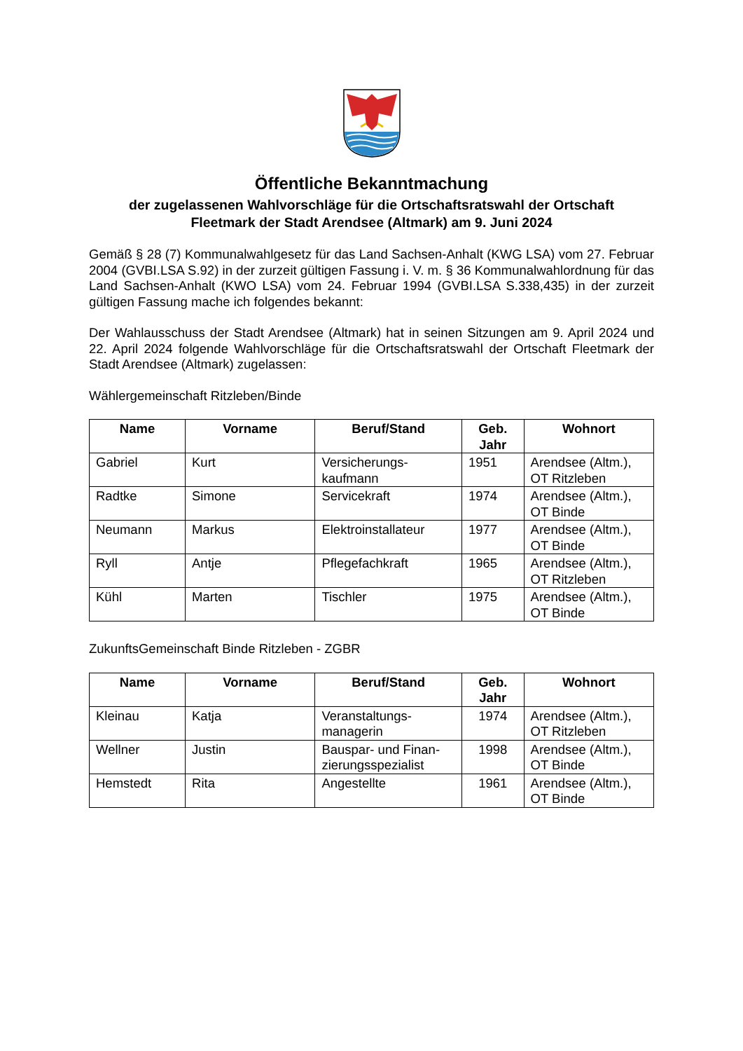Öffentliche Bekanntmachung
der zugelassenen Wahlvorschläge für die Ortschaftsratswahl der Ortschaft
Fleetmark der Stadt Arendsee (Altmark) am 9. Juni 2024
Gemäß § 28 (7) Kommunalwahlgesetz für das Land Sachsen-Anhalt (KWG LSA) vom 27. Februar 2004 (GVBI.LSA S.92) in der zurzeit gültigen Fassung i. V. m. § 36 Kommunalwahlordnung für das Land Sachsen-Anhalt (KWO LSA) vom 24. Februar 1994 (GVBI.LSA S.338,435) in der zurzeit gültigen Fassung mache ich folgendes bekannt:
Der Wahlausschuss der Stadt Arendsee (Altmark) hat in seinen Sitzungen am 9. April 2024 und 22. April 2024 folgende Wahlvorschläge für die Ortschaftsratswahl der Ortschaft Fleetmark der Stadt Arendsee (Altmark) zugelassen:
Wählergemeinschaft Ritzleben/Binde
| Name | Vorname | Beruf/Stand | Geb. Jahr | Wohnort |
| --- | --- | --- | --- | --- |
| Gabriel | Kurt | Versicherungs- kaufmann | 1951 | Arendsee (Altm.), OT Ritzleben |
| Radtke | Simone | Servicekraft | 1974 | Arendsee (Altm.), OT Binde |
| Neumann | Markus | Elektroinstallateur | 1977 | Arendsee (Altm.), OT Binde |
| Ryll | Antje | Pflegefachkraft | 1965 | Arendsee (Altm.), OT Ritzleben |
| Kühl | Marten | Tischler | 1975 | Arendsee (Altm.), OT Binde |
ZukunftsGemeinschaft Binde Ritzleben - ZGBR
| Name | Vorname | Beruf/Stand | Geb. Jahr | Wohnort |
| --- | --- | --- | --- | --- |
| Kleinau | Katja | Veranstaltungs- managerin | 1974 | Arendsee (Altm.), OT Ritzleben |
| Wellner | Justin | Bauspar- und Finan- zierungsspezialist | 1998 | Arendsee (Altm.), OT Binde |
| Hemstedt | Rita | Angestellte | 1961 | Arendsee (Altm.), OT Binde |